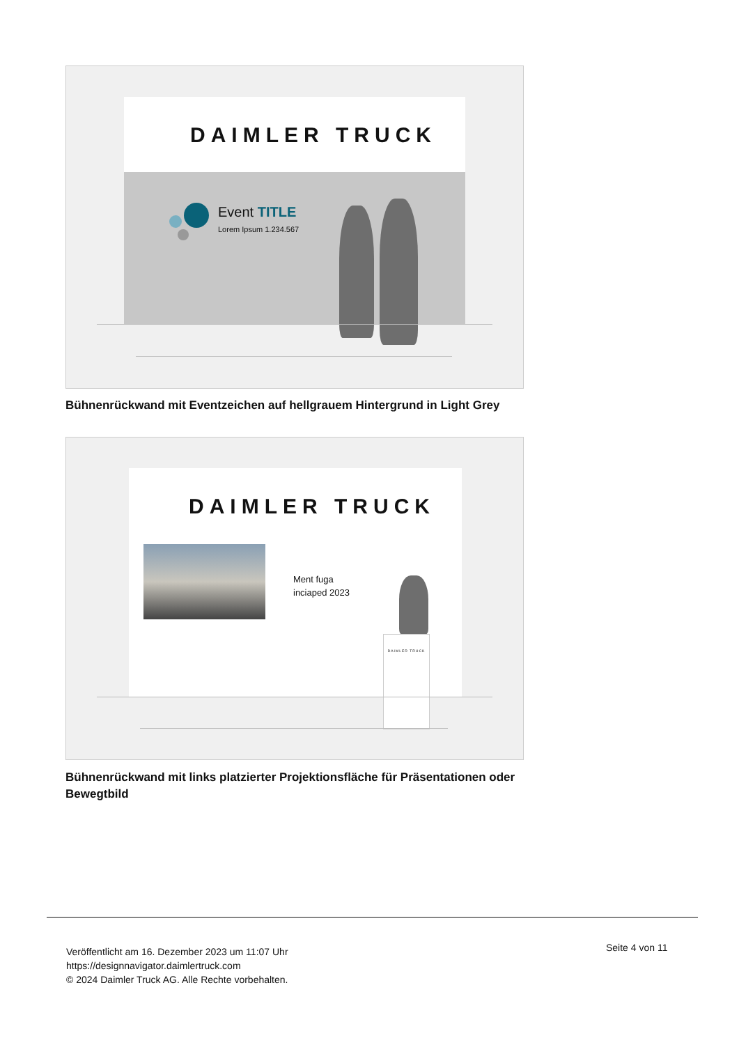DAIMLER TRUCK
Event TITLE
Lorem Ipsum 1.234.567
Bühnenrückwand mit Eventzeichen auf hellgrauem Hintergrund in Light Grey
DAIMLER TRUCK
Ment fuga
inciaped 2023
DAIMLER TRUCK
Bühnenrückwand mit links platzierter Projektionsfläche für Präsentationen oder Bewegtbild
Veröffentlicht am 16. Dezember 2023 um 11:07 Uhr
https://designnavigator.daimlertruck.com
© 2024 Daimler Truck AG. Alle Rechte vorbehalten.
Seite 4 von 11